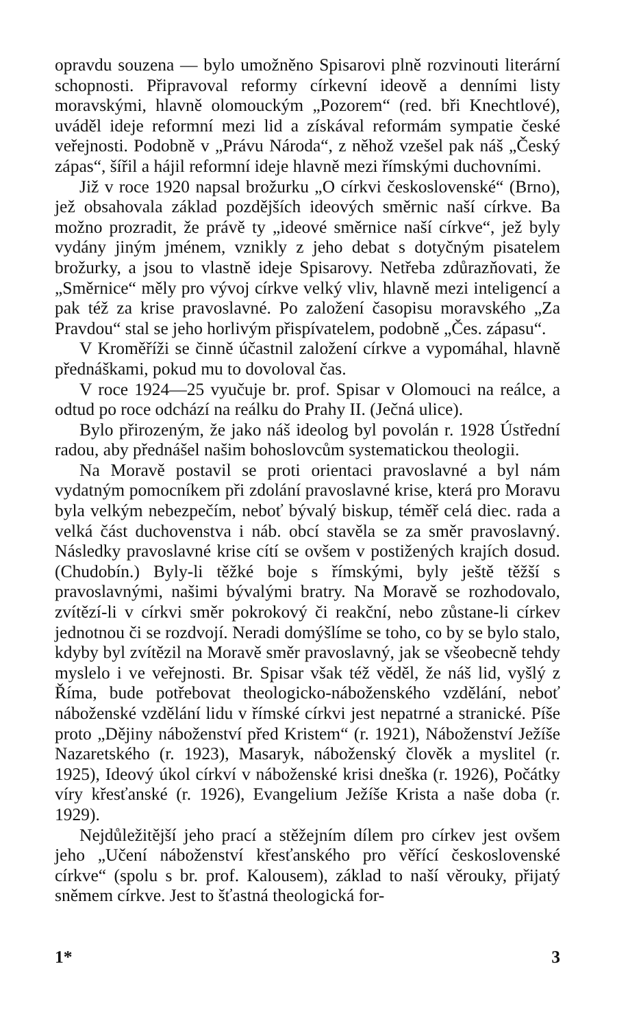opravdu souzena — bylo umožněno Spisarovi plně rozvinouti literární schopnosti. Připravoval reformy církevní ideově a denními listy moravskými, hlavně olomouckým „Pozorem“ (red. bři Knechtlové), uváděl ideje reformní mezi lid a získával reformám sympatie české veřejnosti. Podobně v „Právu Národa“, z něhož vzešel pak náš „Český zápas“, šířil a hájil reformní ideje hlavně mezi římskými duchovními.
Již v roce 1920 napsal brožurku „O církvi československé“ (Brno), jež obsahovala základ pozdějších ideových směrnic naší církve. Ba možno prozradit, že právě ty „ideové směrnice naší církve“, jež byly vydány jiným jménem, vznikly z jeho debat s dotyčným pisatelem brožurky, a jsou to vlastně ideje Spisarovy. Netřeba zdůrazňovati, že „Směrnice“ měly pro vývoj církve velký vliv, hlavně mezi inteligencí a pak též za krise pravoslavné. Po založení časopisu moravského „Za Pravdou“ stal se jeho horlivým přispívatelem, podobně „Čes. zápasu“.
V Kroměříži se činně účastnil založení církve a vypomáhal, hlavně přednáškami, pokud mu to dovoloval čas.
V roce 1924—25 vyučuje br. prof. Spisar v Olomouci na reálce, a odtud po roce odchází na reálku do Prahy II. (Ječná ulice).
Bylo přirozeným, že jako náš ideolog byl povolán r. 1928 Ústřední radou, aby přednášel našim bohoslovcům systematickou theologii.
Na Moravě postavil se proti orientaci pravoslavné a byl nám vydatným pomocníkem při zdolání pravoslavné krise, která pro Moravu byla velkým nebezpečím, neboť bývalý biskup, téměř celá diec. rada a velká část duchovenstva i náb. obcí stavěla se za směr pravoslavný. Následky pravoslavné krise cítí se ovšem v postižených krajích dosud. (Chudobín.) Byly-li těžké boje s římskými, byly ještě těžší s pravoslavnými, našimi bývalými bratry. Na Moravě se rozhodovalo, zvítězí-li v církvi směr pokrokový či reakční, nebo zůstane-li církev jednotnou či se rozdvojí. Neradi domýšlíme se toho, co by se bylo stalo, kdyby byl zvítězil na Moravě směr pravoslavný, jak se všeobecně tehdy myslelo i ve veřejnosti. Br. Spisar však též věděl, že náš lid, vyšlý z Říma, bude potřebovat theologicko-náboženského vzdělání, neboť náboženské vzdělání lidu v římské církvi jest nepatrné a stranické. Píše proto „Dějiny náboženství před Kristem“ (r. 1921), Náboženství Ježíše Nazaretského (r. 1923), Masaryk, náboženský člověk a myslitel (r. 1925), Ideový úkol církví v náboženské krisi dneška (r. 1926), Počátky víry křesťanské (r. 1926), Evangelium Ježíše Krista a naše doba (r. 1929).
Nejdůležitější jeho prací a stěžejním dílem pro církev jest ovšem jeho „Učení náboženství křesťanského pro věřící československé církve“ (spolu s br. prof. Kalousem), základ to naší věrouky, přijatý sněmem církve. Jest to šťastná theologická for-
1* 3